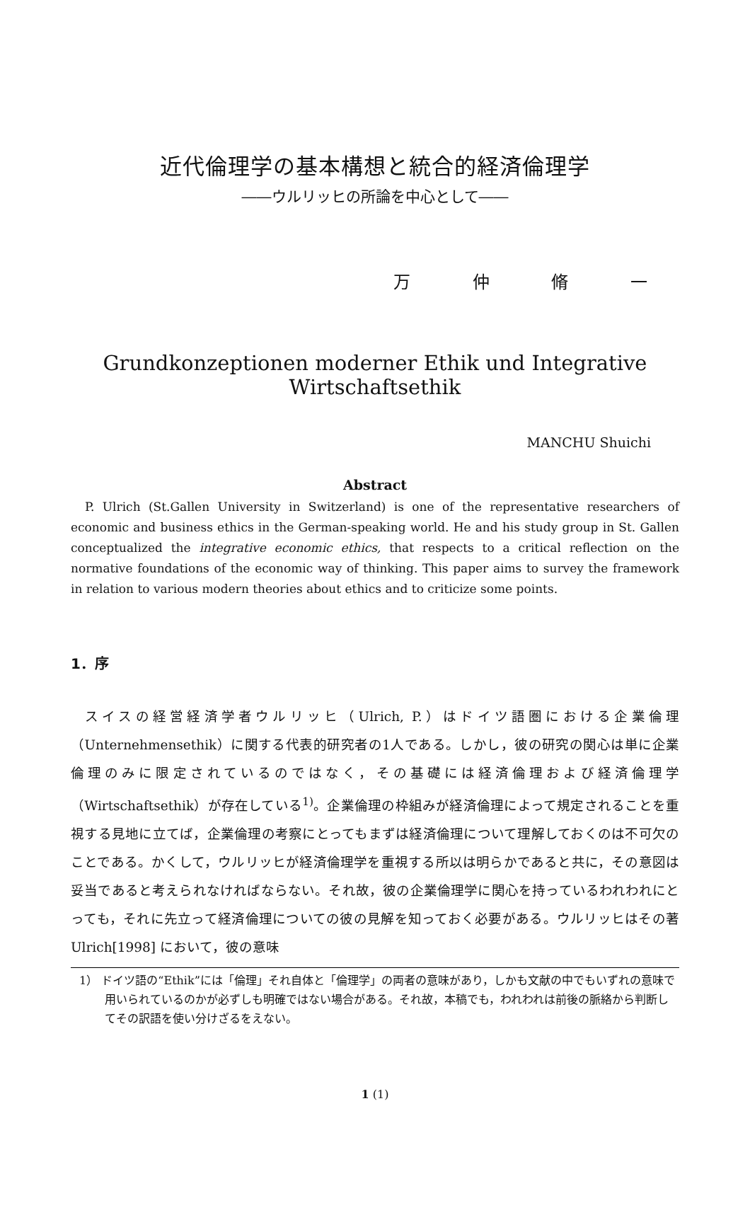近代倫理学の基本構想と統合的経済倫理学
――ウルリッヒの所論を中心として――
万 仲 脩 一
Grundkonzeptionen moderner Ethik und Integrative Wirtschaftsethik
MANCHU Shuichi
Abstract
P. Ulrich (St.Gallen University in Switzerland) is one of the representative researchers of economic and business ethics in the German-speaking world. He and his study group in St. Gallen conceptualized the integrative economic ethics, that respects to a critical reflection on the normative foundations of the economic way of thinking. This paper aims to survey the framework in relation to various modern theories about ethics and to criticize some points.
1．序
スイスの経営経済学者ウルリッヒ（Ulrich, P.）はドイツ語圏における企業倫理（Unternehmensethik）に関する代表的研究者の1人である。しかし，彼の研究の関心は単に企業倫理のみに限定されているのではなく，その基礎には経済倫理および経済倫理学（Wirtschaftsethik）が存在している<sup>1)</sup>。企業倫理の枠組みが経済倫理によって規定されることを重視する見地に立てば，企業倫理の考察にとってもまずは経済倫理について理解しておくのは不可欠のことである。かくして，ウルリッヒが経済倫理学を重視する所以は明らかであると共に，その意図は妥当であると考えられなければならない。それ故，彼の企業倫理学に関心を持っているわれわれにとっても，それに先立って経済倫理についての彼の見解を知っておく必要がある。ウルリッヒはその著Ulrich[1998] において，彼の意味
1） ドイツ語の“Ethik”には「倫理」それ自体と「倫理学」の両者の意味があり，しかも文献の中でもいずれの意味で用いられているのかが必ずしも明確ではない場合がある。それ故，本稿でも，われわれは前後の脈絡から判断してその訳語を使い分けざるをえない。
1 (1)